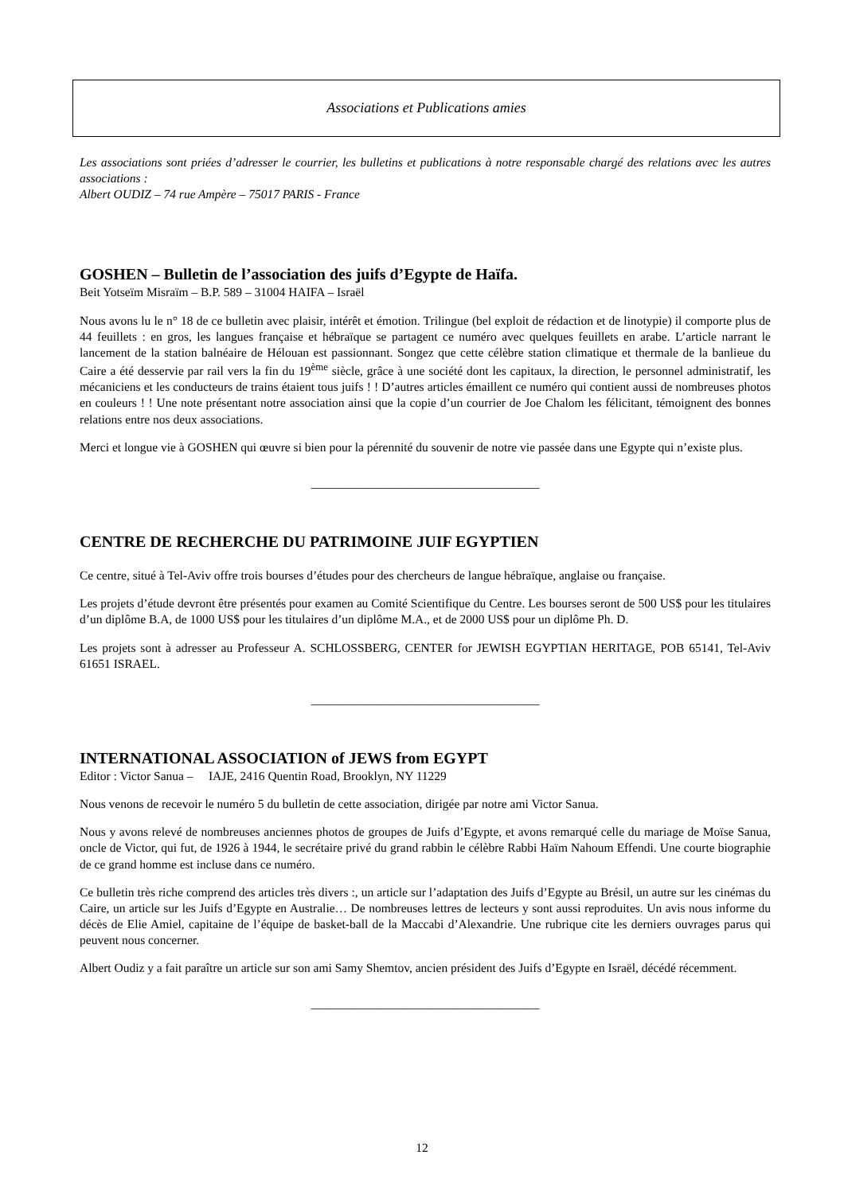Associations et Publications amies
Les associations sont priées d’adresser le courrier, les bulletins et publications à notre responsable chargé des relations avec les autres associations :
Albert OUDIZ – 74 rue Ampère – 75017 PARIS - France
GOSHEN – Bulletin de l’association des juifs d’Egypte de Haïfa.
Beit Yotseïm Misraïm – B.P. 589 – 31004 HAIFA – Israël
Nous avons lu le n° 18 de ce bulletin avec plaisir, intérêt et émotion. Trilingue (bel exploit de rédaction et de linotypie) il comporte plus de 44 feuillets : en gros, les langues française et hébraïque se partagent ce numéro avec quelques feuillets en arabe. L’article narrant le lancement de la station balnéaire de Hélouan est passionnant. Songez que cette célèbre station climatique et thermale de la banlieue du Caire a été desservie par rail vers la fin du 19<sup>ème</sup> siècle, grâce à une société dont les capitaux, la direction, le personnel administratif, les mécaniciens et les conducteurs de trains étaient tous juifs ! ! D’autres articles émaillent ce numéro qui contient aussi de nombreuses photos en couleurs ! ! Une note présentant notre association ainsi que la copie d’un courrier de Joe Chalom les félicitant, témoignent des bonnes relations entre nos deux associations.
Merci et longue vie à GOSHEN qui œuvre si bien pour la pérennité du souvenir de notre vie passée dans une Egypte qui n’existe plus.
_____________________________________
CENTRE DE RECHERCHE DU PATRIMOINE JUIF EGYPTIEN
Ce centre, situé à Tel-Aviv offre trois bourses d’études pour des chercheurs de langue hébraïque, anglaise ou française.
Les projets d’étude devront être présentés pour examen au Comité Scientifique du Centre. Les bourses seront de 500 US$ pour les titulaires d’un diplôme B.A, de 1000 US$ pour les titulaires d’un diplôme M.A., et de 2000 US$ pour un diplôme Ph. D.
Les projets sont à adresser au Professeur A. SCHLOSSBERG, CENTER for JEWISH EGYPTIAN HERITAGE, POB 65141, Tel-Aviv 61651 ISRAEL.
_____________________________________
INTERNATIONAL ASSOCIATION of JEWS from EGYPT
Editor : Victor Sanua – IAJE, 2416 Quentin Road, Brooklyn, NY 11229
Nous venons de recevoir le numéro 5 du bulletin de cette association, dirigée par notre ami Victor Sanua.
Nous y avons relevé de nombreuses anciennes photos de groupes de Juifs d’Egypte, et avons remarqué celle du mariage de Moïse Sanua, oncle de Victor, qui fut, de 1926 à 1944, le secrétaire privé du grand rabbin le célèbre Rabbi Haïm Nahoum Effendi. Une courte biographie de ce grand homme est incluse dans ce numéro.
Ce bulletin très riche comprend des articles très divers :, un article sur l’adaptation des Juifs d’Egypte au Brésil, un autre sur les cinémas du Caire, un article sur les Juifs d’Egypte en Australie… De nombreuses lettres de lecteurs y sont aussi reproduites. Un avis nous informe du décès de Elie Amiel, capitaine de l’équipe de basket-ball de la Maccabi d’Alexandrie. Une rubrique cite les derniers ouvrages parus qui peuvent nous concerner.
Albert Oudiz y a fait paraître un article sur son ami Samy Shemtov, ancien président des Juifs d’Egypte en Israël, décédé récemment.
_____________________________________
12